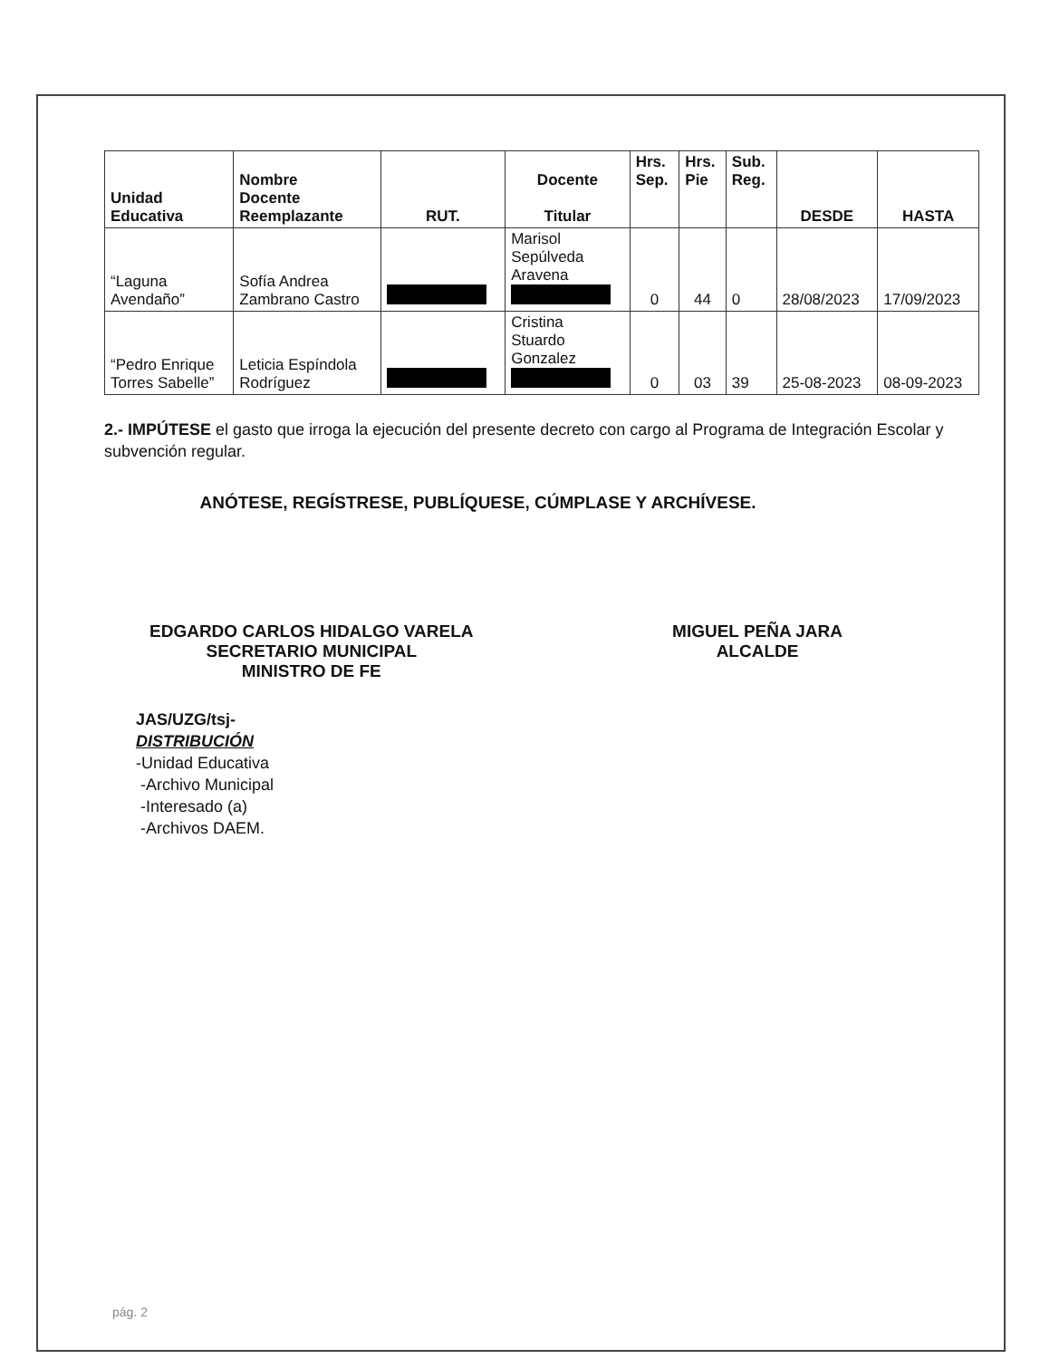| Unidad Educativa | Nombre Docente Reemplazante | RUT. | Docente Titular | Hrs. Sep. | Hrs. Pie | Sub. Reg. | DESDE | HASTA |
| --- | --- | --- | --- | --- | --- | --- | --- | --- |
| “Laguna Avendaño” | Sofía Andrea Zambrano Castro | | Marisol Sepúlveda Aravena | 0 | 44 | 0 | 28/08/2023 | 17/09/2023 |
| “Pedro Enrique Torres Sabelle” | Leticia Espíndola Rodríguez | | Cristina Stuardo Gonzalez | 0 | 03 | 39 | 25-08-2023 | 08-09-2023 |
2.- IMPÚTESE el gasto que irroga la ejecución del presente decreto con cargo al Programa de Integración Escolar y subvención regular.
ANÓTESE, REGÍSTRESE, PUBLÍQUESE, CÚMPLASE Y ARCHÍVESE.
EDGARDO CARLOS HIDALGO VARELA
SECRETARIO MUNICIPAL
MINISTRO DE FE
MIGUEL PEÑA JARA
ALCALDE
JAS/UZG/tsj-
DISTRIBUCIÓN
-Unidad Educativa
-Archivo Municipal
-Interesado (a)
-Archivos DAEM.
pág. 2